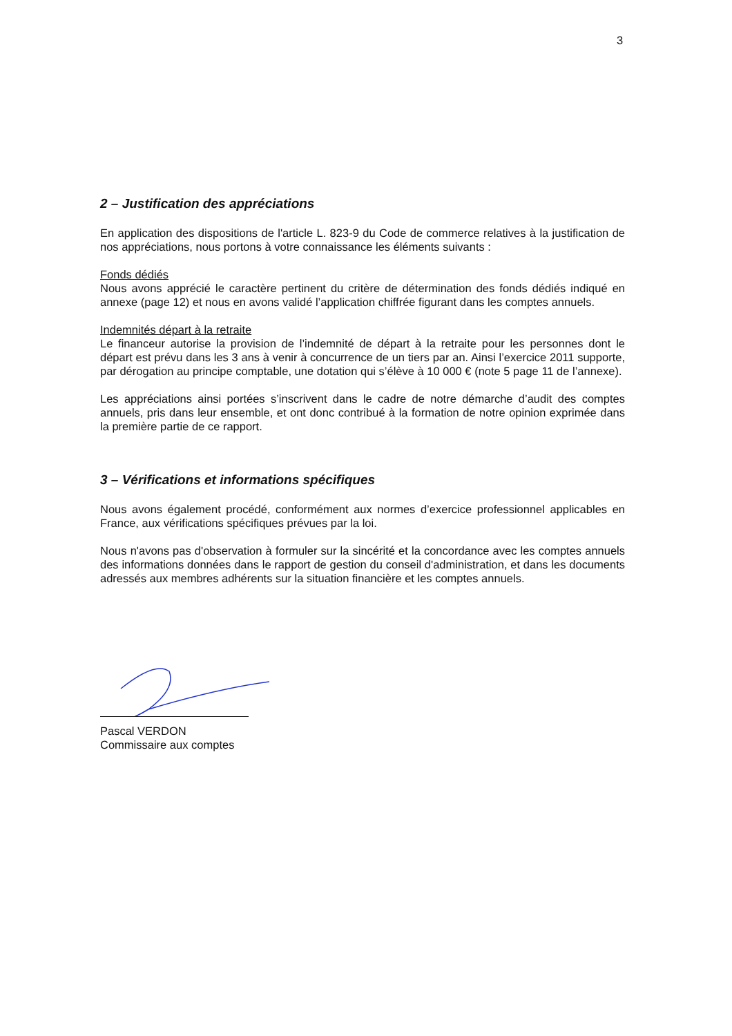3
2 – Justification des appréciations
En application des dispositions de l'article L. 823-9 du Code de commerce relatives à la justification de nos appréciations, nous portons à votre connaissance les éléments suivants :
Fonds dédiés
Nous avons apprécié le caractère pertinent du critère de détermination des fonds dédiés indiqué en annexe (page 12) et nous en avons validé l’application chiffrée figurant dans les comptes annuels.
Indemnités départ à la retraite
Le financeur autorise la provision de l’indemnité de départ à la retraite pour les personnes dont le départ est prévu dans les 3 ans à venir à concurrence de un tiers par an. Ainsi l’exercice 2011 supporte, par dérogation au principe comptable, une dotation qui s’élève à 10 000 € (note 5 page 11 de l’annexe).
Les appréciations ainsi portées s’inscrivent dans le cadre de notre démarche d’audit des comptes annuels, pris dans leur ensemble, et ont donc contribué à la formation de notre opinion exprimée dans la première partie de ce rapport.
3 – Vérifications et informations spécifiques
Nous avons également procédé, conformément aux normes d’exercice professionnel applicables en France, aux vérifications spécifiques prévues par la loi.
Nous n'avons pas d'observation à formuler sur la sincérité et la concordance avec les comptes annuels des informations données dans le rapport de gestion du conseil d'administration, et dans les documents adressés aux membres adhérents sur la situation financière et les comptes annuels.
Pascal VERDON
Commissaire aux comptes